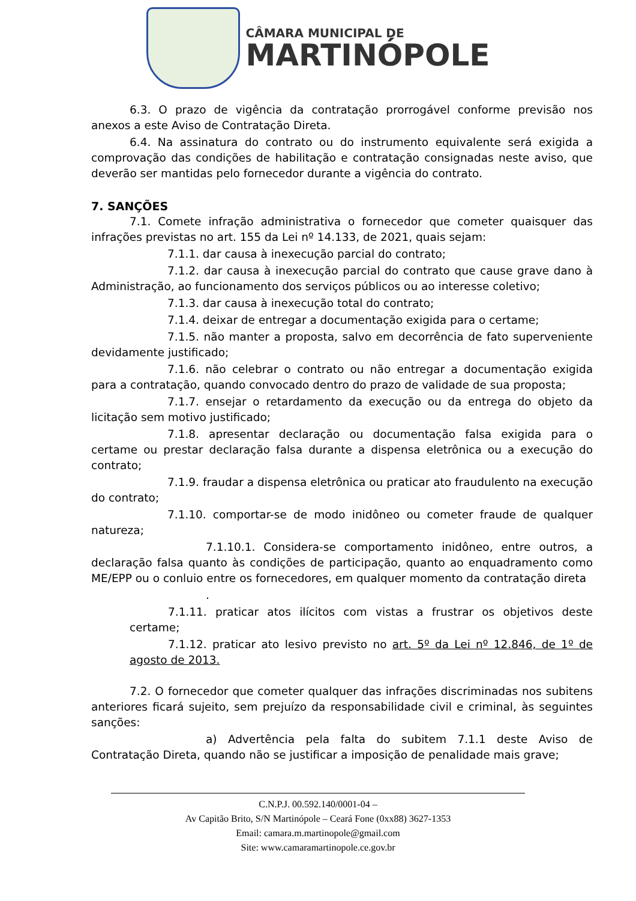CÂMARA MUNICIPAL DE
MARTINÓPOLE
6.3. O prazo de vigência da contratação prorrogável conforme previsão nos anexos a este Aviso de Contratação Direta.
6.4. Na assinatura do contrato ou do instrumento equivalente será exigida a comprovação das condições de habilitação e contratação consignadas neste aviso, que deverão ser mantidas pelo fornecedor durante a vigência do contrato.
7. SANÇÕES
7.1. Comete infração administrativa o fornecedor que cometer quaisquer das infrações previstas no art. 155 da Lei nº 14.133, de 2021, quais sejam:
7.1.1. dar causa à inexecução parcial do contrato;
7.1.2. dar causa à inexecução parcial do contrato que cause grave dano à Administração, ao funcionamento dos serviços públicos ou ao interesse coletivo;
7.1.3. dar causa à inexecução total do contrato;
7.1.4. deixar de entregar a documentação exigida para o certame;
7.1.5. não manter a proposta, salvo em decorrência de fato superveniente devidamente justificado;
7.1.6. não celebrar o contrato ou não entregar a documentação exigida para a contratação, quando convocado dentro do prazo de validade de sua proposta;
7.1.7. ensejar o retardamento da execução ou da entrega do objeto da licitação sem motivo justificado;
7.1.8. apresentar declaração ou documentação falsa exigida para o certame ou prestar declaração falsa durante a dispensa eletrônica ou a execução do contrato;
7.1.9. fraudar a dispensa eletrônica ou praticar ato fraudulento na execução do contrato;
7.1.10. comportar-se de modo inidôneo ou cometer fraude de qualquer natureza;
7.1.10.1. Considera-se comportamento inidôneo, entre outros, a declaração falsa quanto às condições de participação, quanto ao enquadramento como ME/EPP ou o conluio entre os fornecedores, em qualquer momento da contratação direta
.
7.1.11. praticar atos ilícitos com vistas a frustrar os objetivos deste certame;
7.1.12. praticar ato lesivo previsto no art. 5º da Lei nº 12.846, de 1º de agosto de 2013.
7.2. O fornecedor que cometer qualquer das infrações discriminadas nos subitens anteriores ficará sujeito, sem prejuízo da responsabilidade civil e criminal, às seguintes sanções:
a) Advertência pela falta do subitem 7.1.1 deste Aviso de Contratação Direta, quando não se justificar a imposição de penalidade mais grave;
C.N.P.J. 00.592.140/0001-04 –
Av Capitão Brito, S/N Martinópole – Ceará Fone (0xx88) 3627-1353
Email: camara.m.martinopole@gmail.com
Site: www.camaramartinopole.ce.gov.br